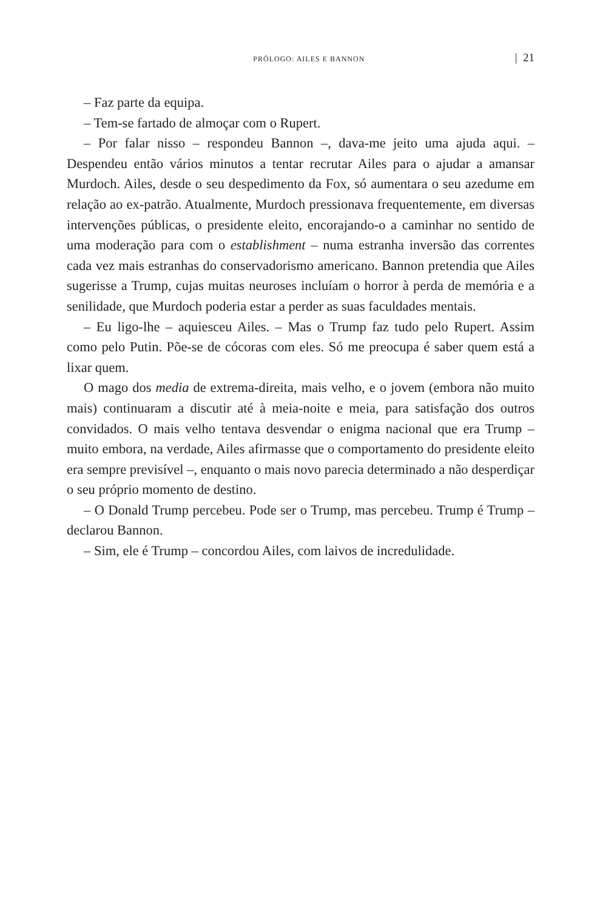PRÓLOGO: AILES E BANNON | 21
– Faz parte da equipa.
– Tem-se fartado de almoçar com o Rupert.
– Por falar nisso – respondeu Bannon –, dava-me jeito uma ajuda aqui. – Despendeu então vários minutos a tentar recrutar Ailes para o ajudar a amansar Murdoch. Ailes, desde o seu despedimento da Fox, só aumentara o seu azedume em relação ao ex-patrão. Atualmente, Murdoch pressionava frequentemente, em diversas intervenções públicas, o presidente eleito, encorajando-o a caminhar no sentido de uma moderação para com o establishment – numa estranha inversão das correntes cada vez mais estranhas do conservadorismo americano. Bannon pretendia que Ailes sugerisse a Trump, cujas muitas neuroses incluíam o horror à perda de memória e a senilidade, que Murdoch poderia estar a perder as suas faculdades mentais.
– Eu ligo-lhe – aquiesceu Ailes. – Mas o Trump faz tudo pelo Rupert. Assim como pelo Putin. Põe-se de cócoras com eles. Só me preocupa é saber quem está a lixar quem.
O mago dos media de extrema-direita, mais velho, e o jovem (embora não muito mais) continuaram a discutir até à meia-noite e meia, para satisfação dos outros convidados. O mais velho tentava desvendar o enigma nacional que era Trump – muito embora, na verdade, Ailes afirmasse que o comportamento do presidente eleito era sempre previsível –, enquanto o mais novo parecia determinado a não desperdiçar o seu próprio momento de destino.
– O Donald Trump percebeu. Pode ser o Trump, mas percebeu. Trump é Trump – declarou Bannon.
– Sim, ele é Trump – concordou Ailes, com laivos de incredulidade.